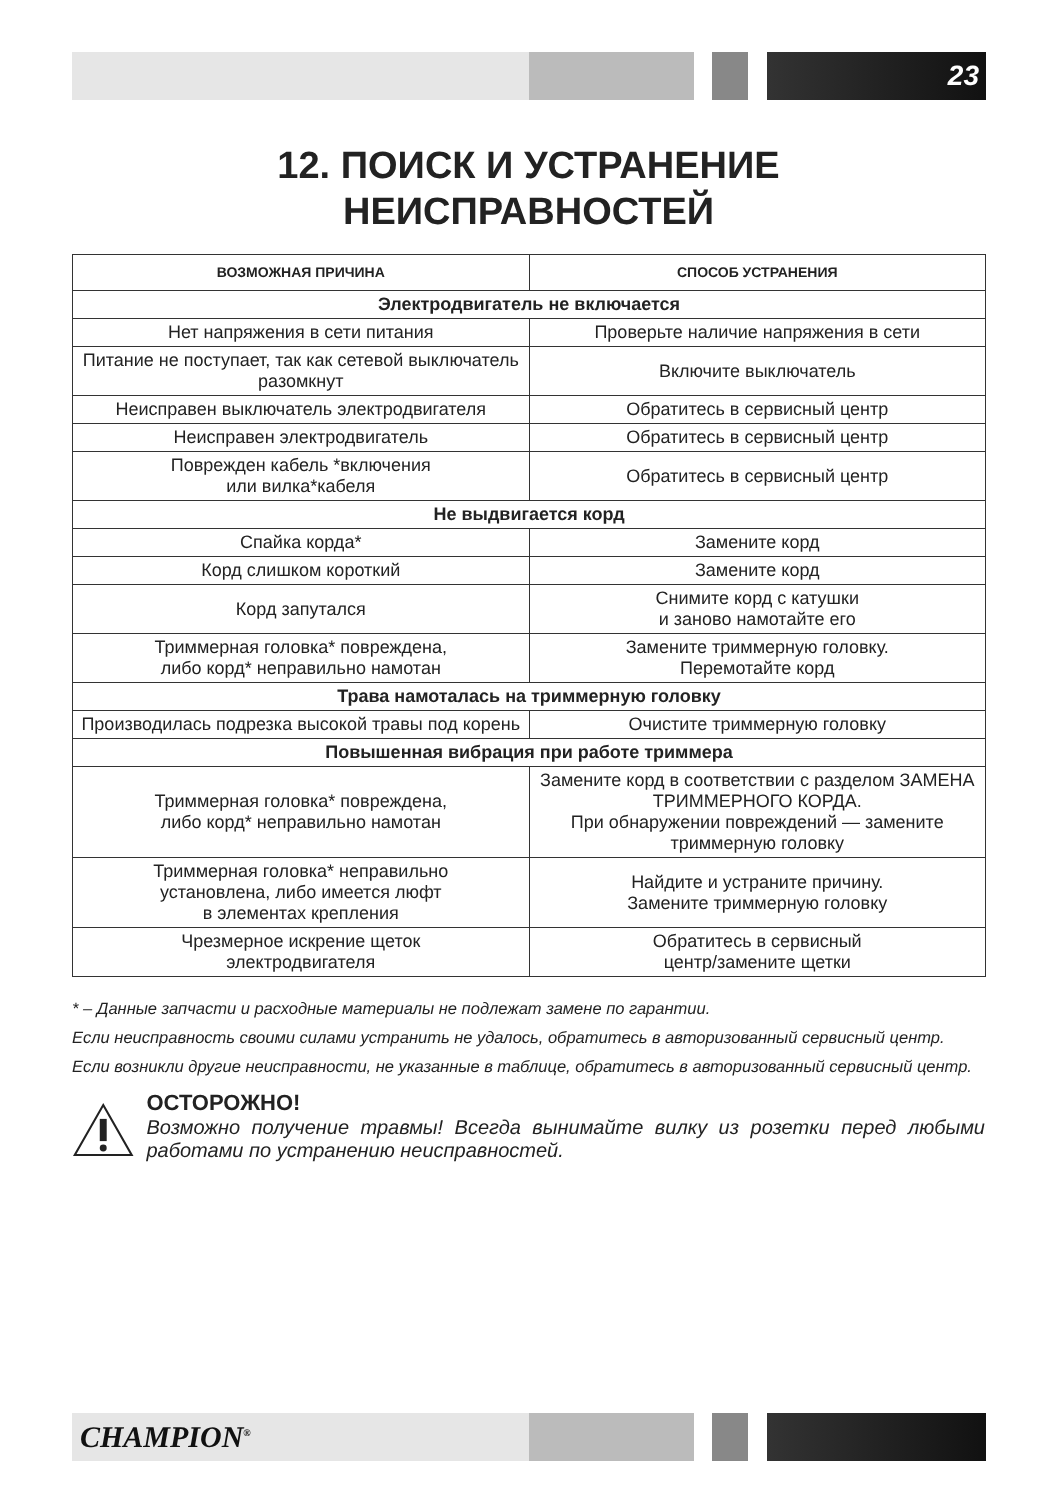23
12. ПОИСК И УСТРАНЕНИЕ
НЕИСПРАВНОСТЕЙ
| ВОЗМОЖНАЯ ПРИЧИНА | СПОСОБ УСТРАНЕНИЯ |
| --- | --- |
| Электродвигатель не включается | |
| Нет напряжения в сети питания | Проверьте наличие напряжения в сети |
| Питание не поступает, так как сетевой выключатель разомкнут | Включите выключатель |
| Неисправен выключатель электродвигателя | Обратитесь в сервисный центр |
| Неисправен электродвигатель | Обратитесь в сервисный центр |
| Поврежден кабель *включения или вилка*кабеля | Обратитесь в сервисный центр |
| Не выдвигается корд | |
| Спайка корда* | Замените корд |
| Корд слишком короткий | Замените корд |
| Корд запутался | Снимите корд с катушки и заново намотайте его |
| Триммерная головка* повреждена, либо корд* неправильно намотан | Замените триммерную головку. Перемотайте корд |
| Трава намоталась на триммерную головку | |
| Производилась подрезка высокой травы под корень | Очистите триммерную головку |
| Повышенная вибрация при работе триммера | |
| Триммерная головка* повреждена, либо корд* неправильно намотан | Замените корд в соответствии с разделом ЗАМЕНА ТРИММЕРНОГО КОРДА. При обнаружении повреждений — замените триммерную головку |
| Триммерная головка* неправильно установлена, либо имеется люфт в элементах крепления | Найдите и устраните причину. Замените триммерную головку |
| Чрезмерное искрение щеток электродвигателя | Обратитесь в сервисный центр/замените щетки |
* – Данные запчасти и расходные материалы не подлежат замене по гарантии.
Если неисправность своими силами устранить не удалось, обратитесь в авторизованный сервисный центр.
Если возникли другие неисправности, не указанные в таблице, обратитесь в авторизованный сервисный центр.
ОСТОРОЖНО!
Возможно получение травмы! Всегда вынимайте вилку из розетки перед любыми работами по устранению неисправностей.
CHAMPION<sup>®</sup>